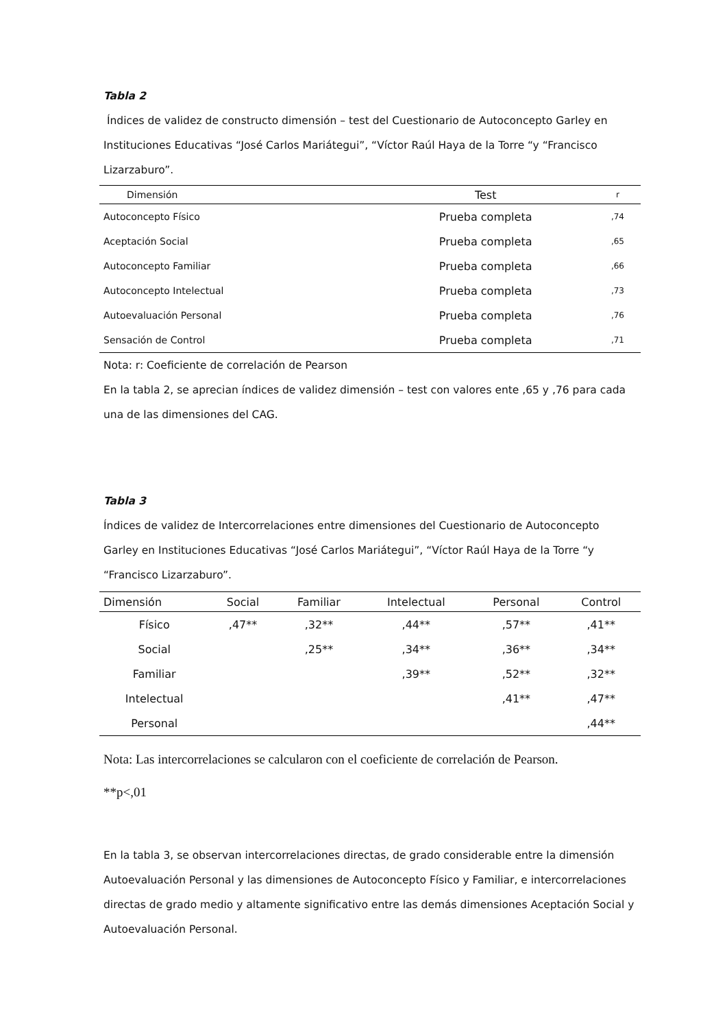Tabla 2
Índices de validez de constructo dimensión – test del Cuestionario de Autoconcepto Garley en Instituciones Educativas “José Carlos Mariátegui”, “Víctor Raúl Haya de la Torre “y “Francisco Lizarzaburo”.
| Dimensión | Test | r |
| --- | --- | --- |
| Autoconcepto Físico | Prueba completa | ,74 |
| Aceptación Social | Prueba completa | ,65 |
| Autoconcepto Familiar | Prueba completa | ,66 |
| Autoconcepto Intelectual | Prueba completa | ,73 |
| Autoevaluación Personal | Prueba completa | ,76 |
| Sensación de Control | Prueba completa | ,71 |
Nota: r: Coeficiente de correlación de Pearson
En la tabla 2, se aprecian índices de validez dimensión – test con valores ente ,65 y ,76 para cada una de las dimensiones del CAG.
Tabla 3
Índices de validez de Intercorrelaciones entre dimensiones del Cuestionario de Autoconcepto Garley en Instituciones Educativas “José Carlos Mariátegui”, “Víctor Raúl Haya de la Torre “y “Francisco Lizarzaburo”.
| Dimensión | Social | Familiar | Intelectual | Personal | Control |
| --- | --- | --- | --- | --- | --- |
| Físico | ,47** | ,32** | ,44** | ,57** | ,41** |
| Social | | ,25** | ,34** | ,36** | ,34** |
| Familiar | | | ,39** | ,52** | ,32** |
| Intelectual | | | | ,41** | ,47** |
| Personal | | | | | ,44** |
Nota: Las intercorrelaciones se calcularon con el coeficiente de correlación de Pearson.
**p<,01
En la tabla 3, se observan intercorrelaciones directas, de grado considerable entre la dimensión Autoevaluación Personal y las dimensiones de Autoconcepto Físico y Familiar, e intercorrelaciones directas de grado medio y altamente significativo entre las demás dimensiones Aceptación Social y Autoevaluación Personal.